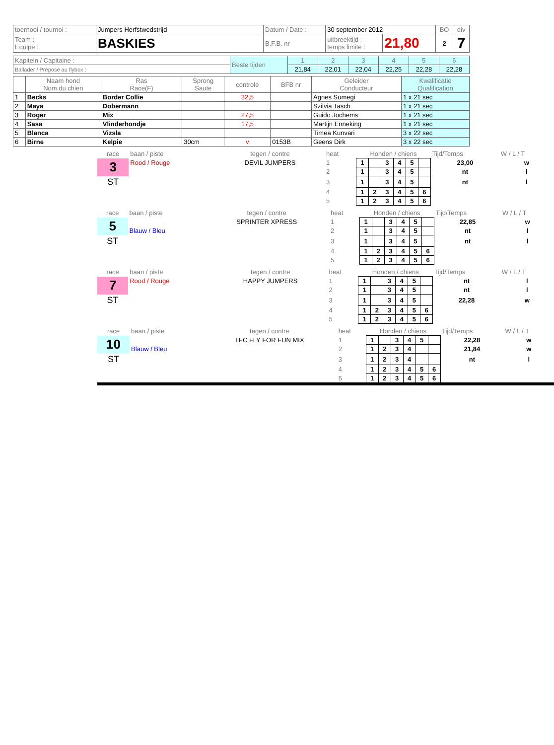| toernooi / tournoi : | Jumpers Herfstwedstrijd | Datum / Date : | 30 september 2012 | | BO | div |
| Team : Equipe : | BASKIES | B.F.B. nr | uitbreektijd : temps limite : | 21,80 | 2 | 7 |
| Kapitein / Capitaine : | Beste tijden | 1 | 2 | 3 | 4 | 5 | 6 |
| Ballader / Préposé au flybox : | | 21,84 | 22,01 | 22,04 | 22,25 | 22,28 | 22,28 |
| | Naam hond Nom du chien | Ras Race(F) | Sprong Saute | controle | BFB nr | Geleider Conducteur | Kwalificatie Qualification |
| --- | --- | --- | --- | --- | --- | --- | --- |
| 1 | Becks | Border Collie | | 32,5 | | Agnes Sumegi | 1 x 21 sec |
| 2 | Maya | Dobermann | | | | Szilvia Tasch | 1 x 21 sec |
| 3 | Roger | Mix | | 27,5 | | Guido Jochems | 1 x 21 sec |
| 4 | Sasa | Vlinderhondje | | 17,5 | | Martijn Enneking | 1 x 21 sec |
| 5 | Blanca | Vizsla | | | | Timea Kunvari | 3 x 22 sec |
| 6 | Birne | Kelpie | 30cm | v | 0153B | Geens Dirk | 3 x 22 sec |
| race | baan / piste | tegen / contre | heat | Honden / chiens | | | | | | Tijd/Temps | W / L / T |
| 3 | Rood / Rouge | DEVIL JUMPERS | 1 | 1 | | 3 | 4 | 5 | | 23,00 | w |
| | | | 2 | 1 | | 3 | 4 | 5 | | nt | l |
| ST | | | 3 | 1 | | 3 | 4 | 5 | | nt | l |
| | | | 4 | 1 | 2 | 3 | 4 | 5 | 6 | | |
| | | | 5 | 1 | 2 | 3 | 4 | 5 | 6 | | |
| race | baan / piste | tegen / contre | heat | Honden / chiens | | | | | | Tijd/Temps | W / L / T |
| 5 | | SPRINTER XPRESS | 1 | 1 | | 3 | 4 | 5 | | 22,85 | w |
| | Blauw / Bleu | | 2 | 1 | | 3 | 4 | 5 | | nt | l |
| ST | | | 3 | 1 | | 3 | 4 | 5 | | nt | l |
| | | | 4 | 1 | 2 | 3 | 4 | 5 | 6 | | |
| | | | 5 | 1 | 2 | 3 | 4 | 5 | 6 | | |
| race | baan / piste | tegen / contre | heat | Honden / chiens | | | | | | Tijd/Temps | W / L / T |
| 7 | Rood / Rouge | HAPPY JUMPERS | 1 | 1 | | 3 | 4 | 5 | | nt | l |
| | | | 2 | 1 | | 3 | 4 | 5 | | nt | l |
| ST | | | 3 | 1 | | 3 | 4 | 5 | | 22,28 | w |
| | | | 4 | 1 | 2 | 3 | 4 | 5 | 6 | | |
| | | | 5 | 1 | 2 | 3 | 4 | 5 | 6 | | |
| race | baan / piste | tegen / contre | heat | Honden / chiens | | | | | | Tijd/Temps | W / L / T |
| 10 | | TFC FLY FOR FUN MIX | 1 | 1 | | 3 | 4 | 5 | | 22,28 | w |
| | Blauw / Bleu | | 2 | 1 | 2 | 3 | 4 | | | 21,84 | w |
| ST | | | 3 | 1 | 2 | 3 | 4 | | | nt | l |
| | | | 4 | 1 | 2 | 3 | 4 | 5 | 6 | | |
| | | | 5 | 1 | 2 | 3 | 4 | 5 | 6 | | |